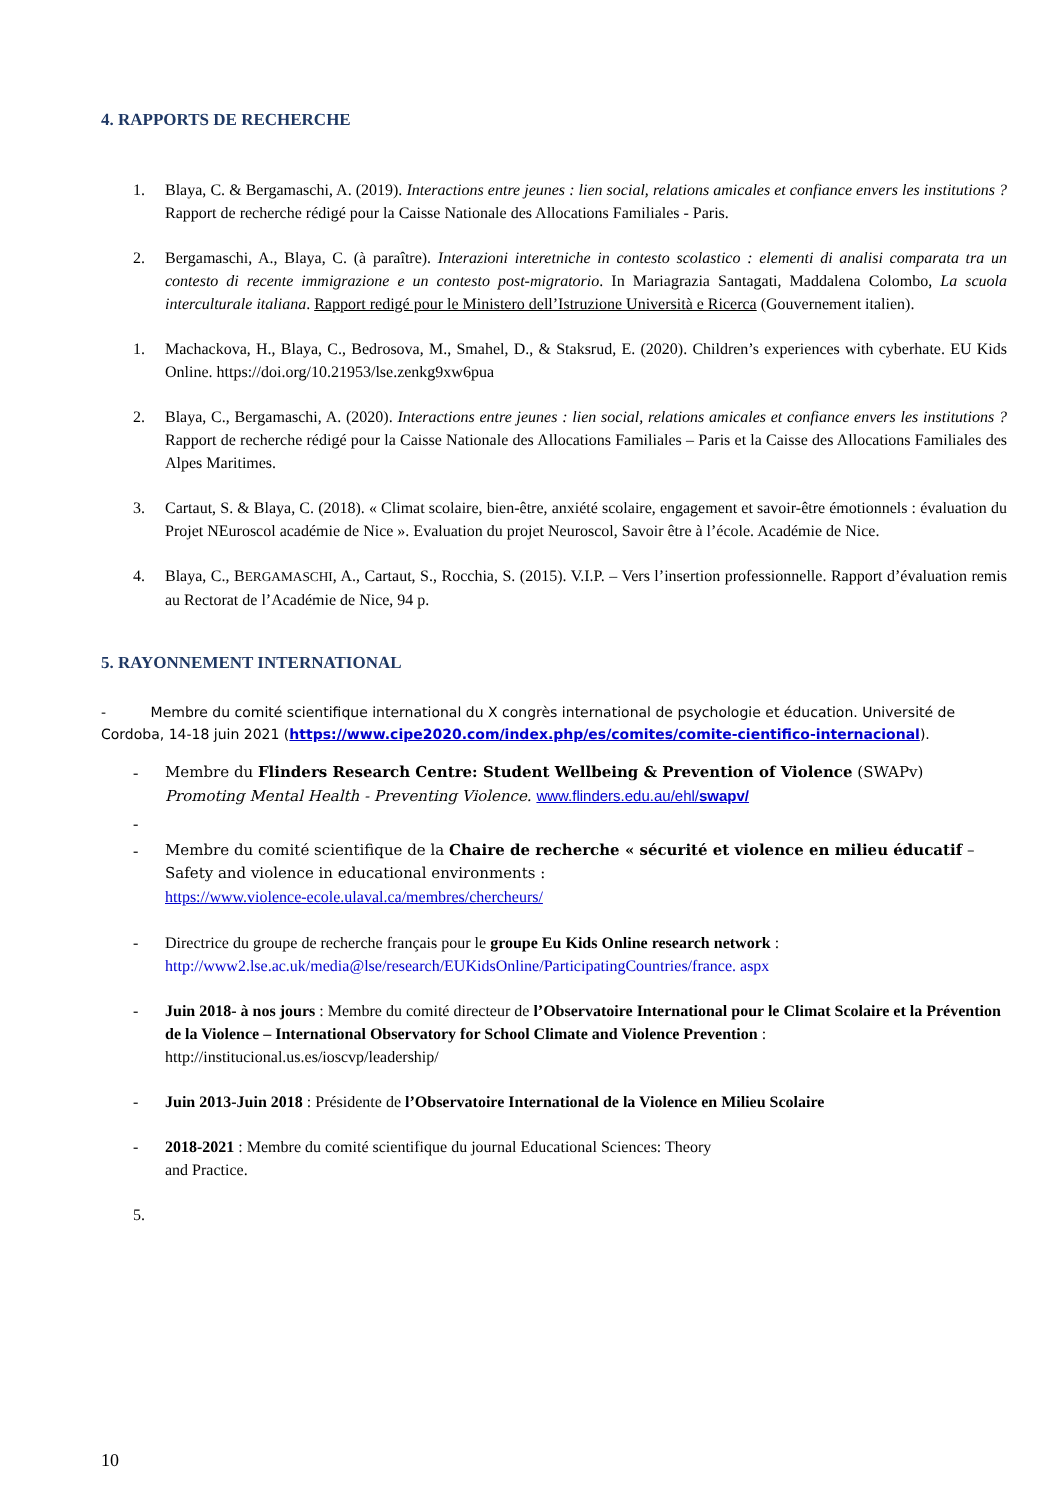4. RAPPORTS DE RECHERCHE
1. Blaya, C. & Bergamaschi, A. (2019). Interactions entre jeunes : lien social, relations amicales et confiance envers les institutions ? Rapport de recherche rédigé pour la Caisse Nationale des Allocations Familiales - Paris.
2. Bergamaschi, A., Blaya, C. (à paraître). Interazioni interetniche in contesto scolastico : elementi di analisi comparata tra un contesto di recente immigrazione e un contesto post-migratorio. In Mariagrazia Santagati, Maddalena Colombo, La scuola interculturale italiana. Rapport redigé pour le Ministero dell’Istruzione Università e Ricerca (Gouvernement italien).
1. Machackova, H., Blaya, C., Bedrosova, M., Smahel, D., & Staksrud, E. (2020). Children’s experiences with cyberhate. EU Kids Online. https://doi.org/10.21953/lse.zenkg9xw6pua
2. Blaya, C., Bergamaschi, A. (2020). Interactions entre jeunes : lien social, relations amicales et confiance envers les institutions ? Rapport de recherche rédigé pour la Caisse Nationale des Allocations Familiales – Paris et la Caisse des Allocations Familiales des Alpes Maritimes.
3. Cartaut, S. & Blaya, C. (2018). « Climat scolaire, bien-être, anxiété scolaire, engagement et savoir-être émotionnels : évaluation du Projet NEuroscol académie de Nice ». Evaluation du projet Neuroscol, Savoir être à l’école. Académie de Nice.
4. Blaya, C., BERGAMASCHI, A., Cartaut, S., Rocchia, S. (2015). V.I.P. – Vers l’insertion professionnelle. Rapport d’évaluation remis au Rectorat de l’Académie de Nice, 94 p.
5. RAYONNEMENT INTERNATIONAL
- Membre du comité scientifique international du X congrès international de psychologie et éducation. Université de Cordoba, 14-18 juin 2021 (https://www.cipe2020.com/index.php/es/comites/comite-cientifico-internacional).
- Membre du Flinders Research Centre: Student Wellbeing & Prevention of Violence (SWAPv) Promoting Mental Health - Preventing Violence. www.flinders.edu.au/ehl/swapv/
-
- Membre du comité scientifique de la Chaire de recherche « sécurité et violence en milieu éducatif – Safety and violence in educational environments :
https://www.violence-ecole.ulaval.ca/membres/chercheurs/
- Directrice du groupe de recherche français pour le groupe Eu Kids Online research network :
http://www2.lse.ac.uk/media@lse/research/EUKidsOnline/ParticipatingCountries/france. aspx
- Juin 2018- à nos jours : Membre du comité directeur de l’Observatoire International pour le Climat Scolaire et la Prévention de la Violence – International Observatory for School Climate and Violence Prevention :
http://institucional.us.es/ioscvp/leadership/
- Juin 2013-Juin 2018 : Présidente de l’Observatoire International de la Violence en Milieu Scolaire
- 2018-2021 : Membre du comité scientifique du journal Educational Sciences: Theory
and Practice.
5.
10